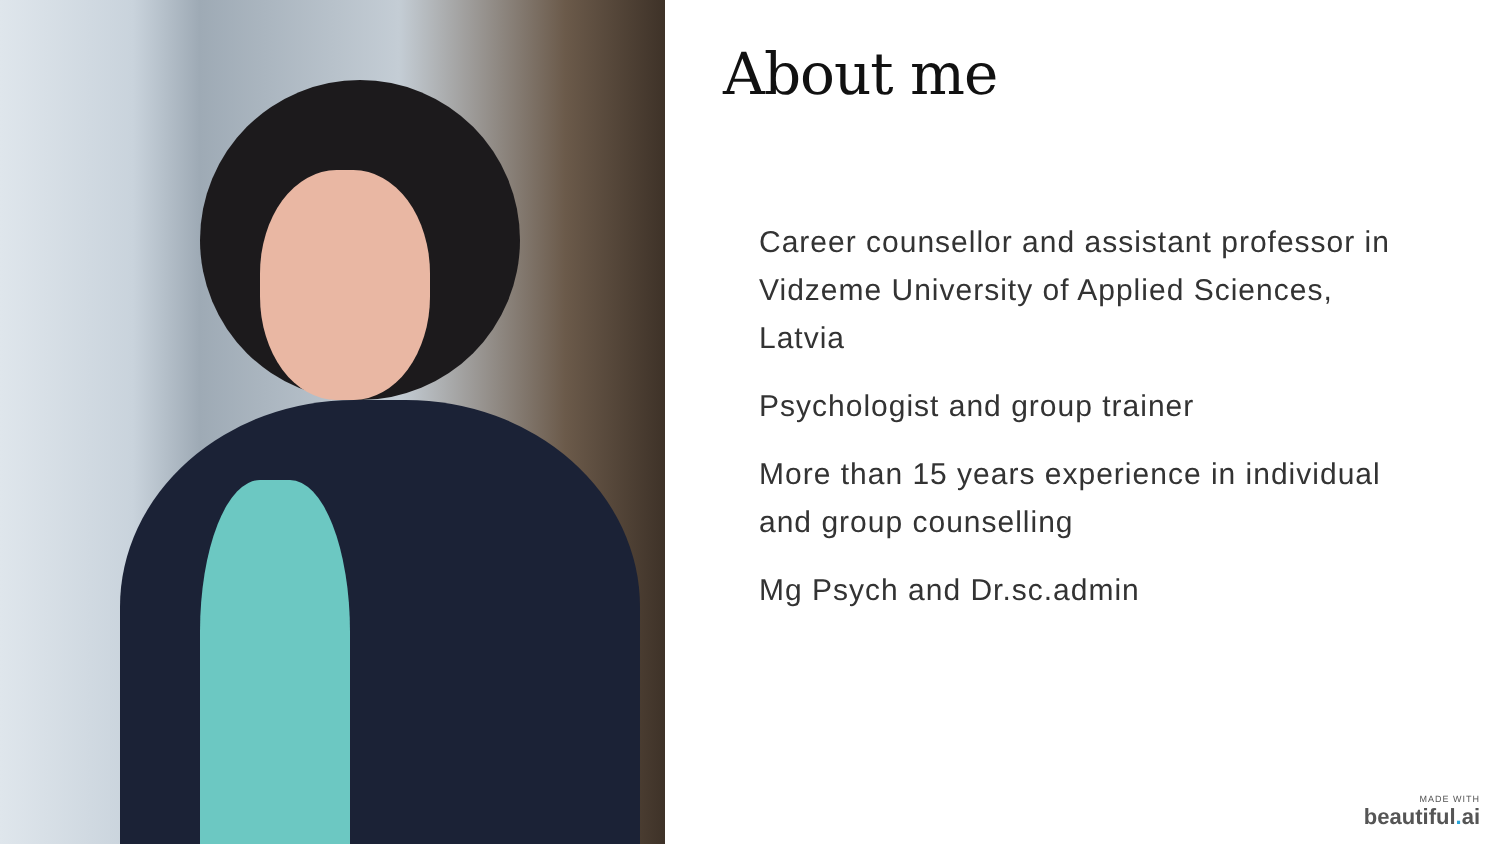About me
Career counsellor and assistant professor in Vidzeme University of Applied Sciences, Latvia
Psychologist and group trainer
More than 15 years experience in individual and group counselling
Mg Psych and Dr.sc.admin
MADE WITH
beautiful. ai